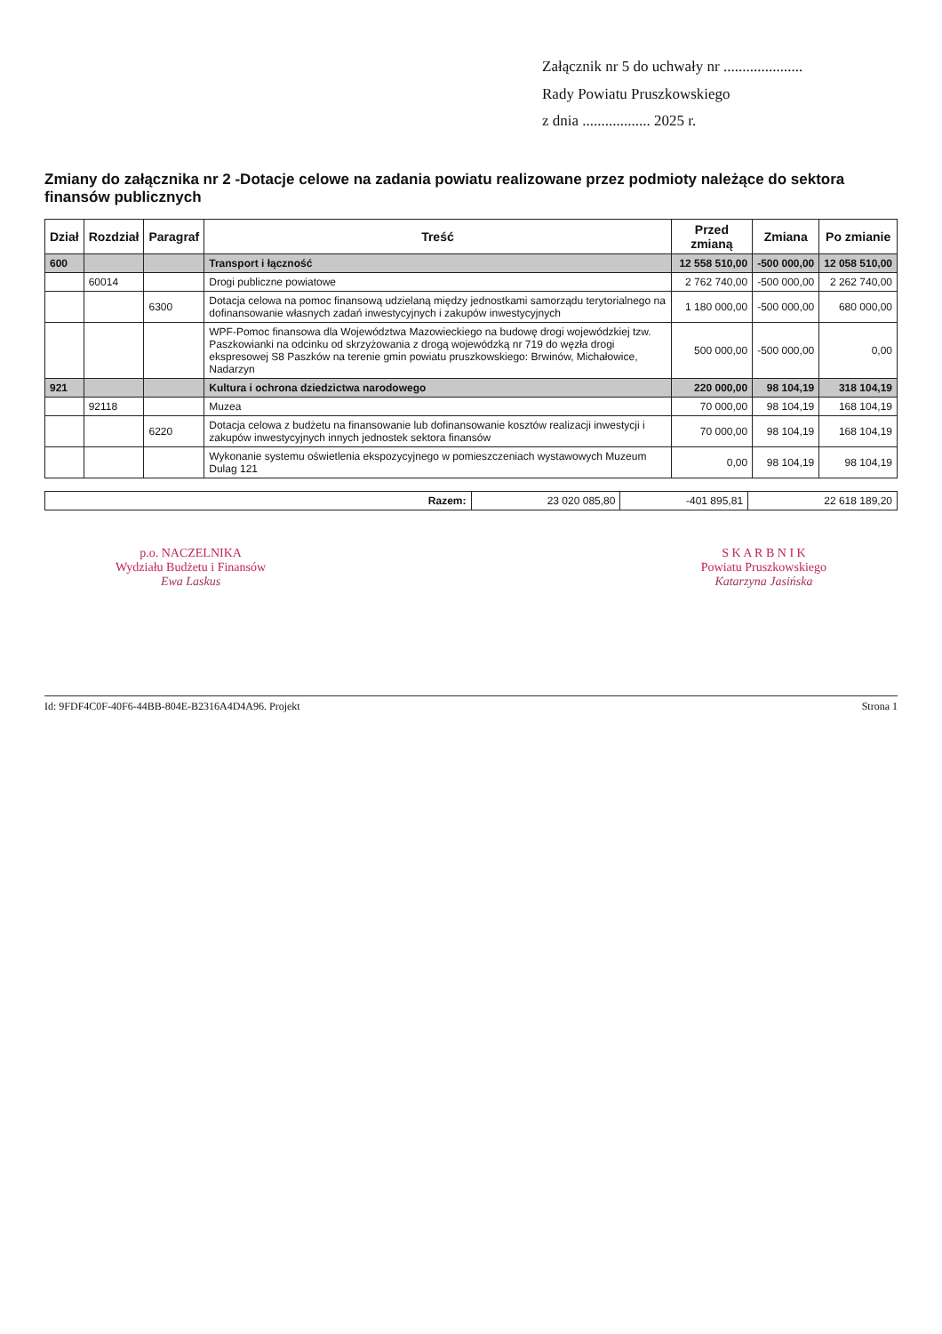Załącznik nr 5 do uchwały nr .....................
Rady Powiatu Pruszkowskiego
z dnia .................. 2025 r.
Zmiany do załącznika nr 2 -Dotacje celowe na zadania powiatu realizowane przez podmioty należące do sektora finansów publicznych
| Dział | Rozdział | Paragraf | Treść | Przed zmianą | Zmiana | Po zmianie |
| --- | --- | --- | --- | --- | --- | --- |
| 600 | | | Transport i łączność | 12 558 510,00 | -500 000,00 | 12 058 510,00 |
| | 60014 | | Drogi publiczne powiatowe | 2 762 740,00 | -500 000,00 | 2 262 740,00 |
| | | 6300 | Dotacja celowa na pomoc finansową udzielaną między jednostkami samorządu terytorialnego na dofinansowanie własnych zadań inwestycyjnych i zakupów inwestycyjnych | 1 180 000,00 | -500 000,00 | 680 000,00 |
| | | | WPF-Pomoc finansowa dla Województwa Mazowieckiego na budowę drogi wojewódzkiej tzw. Paszkowianki na odcinku od skrzyżowania z drogą wojewódzką nr 719 do węzła drogi ekspresowej S8 Paszków na terenie gmin powiatu pruszkowskiego: Brwinów, Michałowice, Nadarzyn | 500 000,00 | -500 000,00 | 0,00 |
| 921 | | | Kultura i ochrona dziedzictwa narodowego | 220 000,00 | 98 104,19 | 318 104,19 |
| | 92118 | | Muzea | 70 000,00 | 98 104,19 | 168 104,19 |
| | | 6220 | Dotacja celowa z budżetu na finansowanie lub dofinansowanie kosztów realizacji inwestycji i zakupów inwestycyjnych innych jednostek sektora finansów | 70 000,00 | 98 104,19 | 168 104,19 |
| | | | Wykonanie systemu oświetlenia ekspozycyjnego w pomieszczeniach wystawowych Muzeum Dulag 121 | 0,00 | 98 104,19 | 98 104,19 |
| Razem: | 23 020 085,80 | -401 895,81 | 22 618 189,20 |
p.o. NACZELNIKA
Wydziału Budżetu i Finansów
Ewa Laskus
S K A R B N I K
Powiatu Pruszkowskiego
Katarzyna Jasińska
Id: 9FDF4C0F-40F6-44BB-804E-B2316A4D4A96. Projekt Strona 1